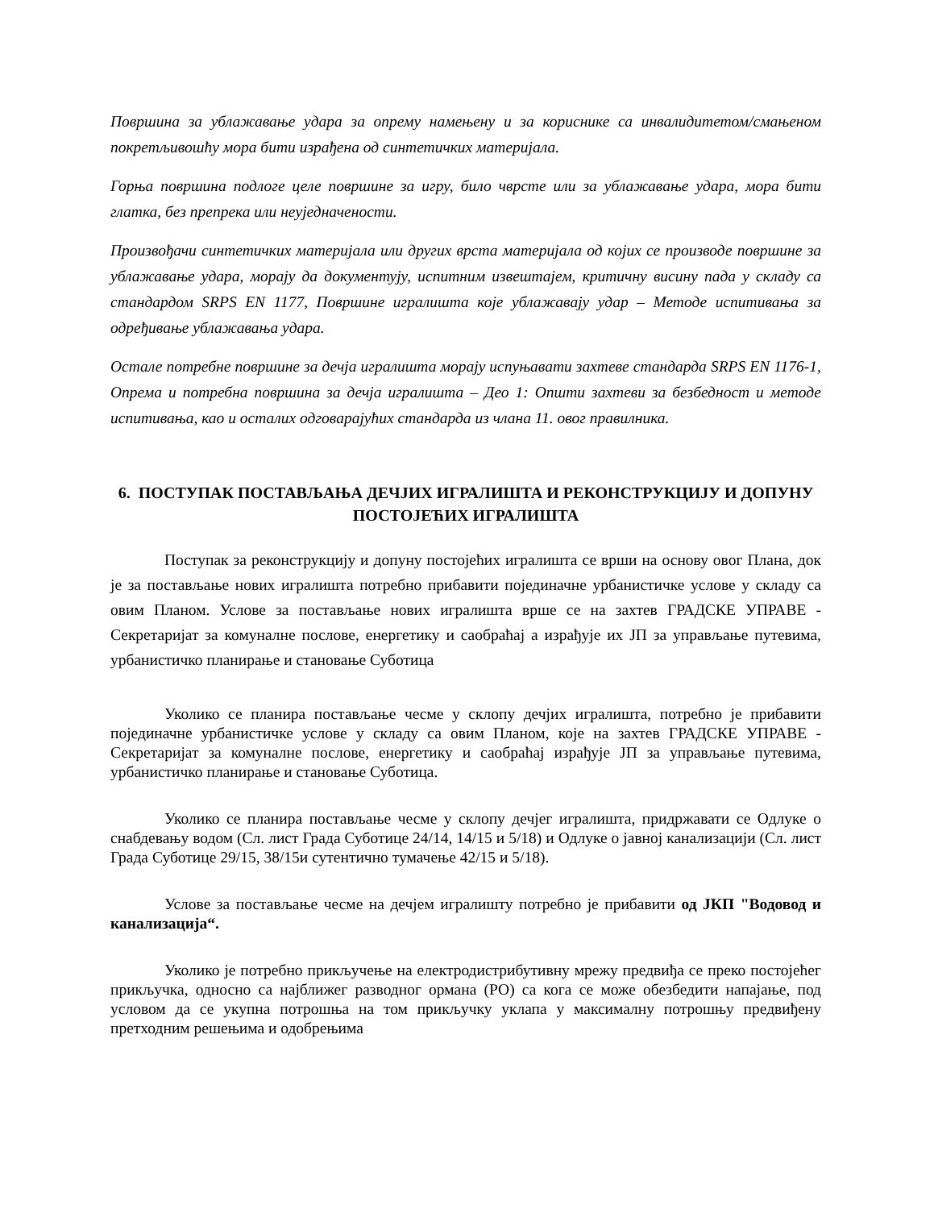Површина за ублажавање удара за опрему намењену и за кориснике са инвалидитетом/смањеном покретљивошћу мора бити израђена од синтетичких материјала.
Горња површина подлоге целе површине за игру, било чврсте или за ублажавање удара, мора бити глатка, без препрека или неуједначености.
Произвођачи синтетичких материјала или других врста материјала од којих се производе површине за ублажавање удара, морају да документују, испитним извештајем, критичну висину пада у складу са стандардом SRPS EN 1177, Површине игралишта које ублажавају удар – Методе испитивања за одређивање ублажавања удара.
Остале потребне површине за дечја игралишта морају испуњавати захтеве стандарда SRPS EN 1176-1, Опрема и потребна површина за дечја игралишта – Део 1: Општи захтеви за безбедност и методе испитивања, као и осталих одговарајућих стандарда из члана 11. овог правилника.
6. ПОСТУПАК ПОСТАВЉАЊА ДЕЧЈИХ ИГРАЛИШТА И РЕКОНСТРУКЦИЈУ И ДОПУНУ ПОСТОЈЕЋИХ ИГРАЛИШТА
Поступак за реконструкцију и допуну постојећих игралишта се врши на основу овог Плана, док је за постављање нових игралишта потребно прибавити појединачне урбанистичке услове у складу са овим Планом. Услове за постављање нових игралишта врше се на захтев ГРАДСКЕ УПРАВЕ - Секретаријат за комуналне послове, енергетику и саобраћај а израђује их ЈП за управљање путевима, урбанистичко планирање и становање Суботица
Уколико се планира постављање чесме у склопу дечјих игралишта, потребно је прибавити појединачне урбанистичке услове у складу са овим Планом, које на захтев ГРАДСКЕ УПРАВЕ - Секретаријат за комуналне послове, енергетику и саобраћај израђује ЈП за управљање путевима, урбанистичко планирање и становање Суботица.
Уколико се планира постављање чесме у склопу дечјег игралишта, придржавати се Одлуке о снабдевању водом (Сл. лист Града Суботице 24/14, 14/15 и 5/18) и Одлуке о јавној канализацији (Сл. лист Града Суботице 29/15, 38/15и сутентично тумачење 42/15 и 5/18).
Услове за постављање чесме на дечјем игралишту потребно је прибавити од ЈКП "Водовод и канализација“.
Уколико је потребно прикључење на електродистрибутивну мрежу предвиђа се преко постојећег прикључка, односно са најближег разводног ормана (РО) са кога се може обезбедити напајање, под условом да се укупна потрошња на том прикључку уклапа у максималну потрошњу предвиђену претходним решењима и одобрењима